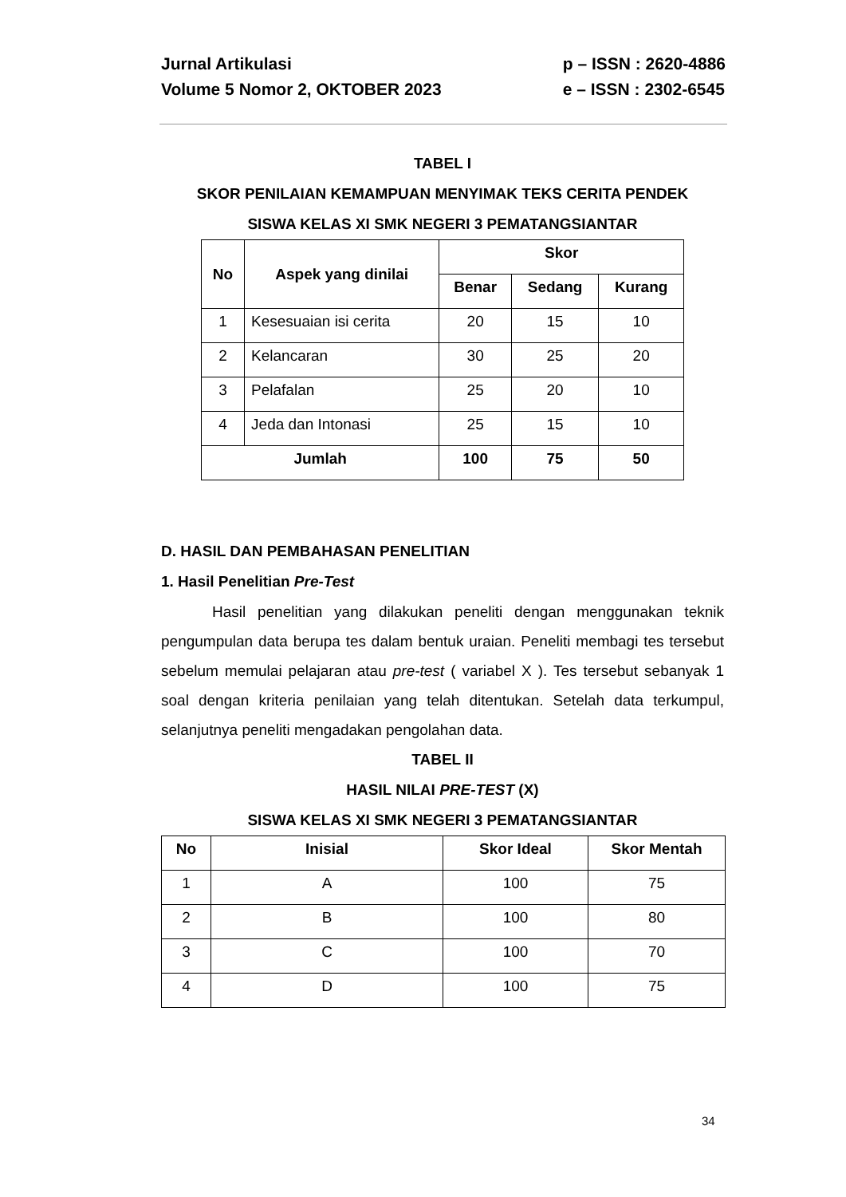Jurnal Artikulasi
Volume 5 Nomor 2, OKTOBER 2023
p – ISSN : 2620-4886
e – ISSN : 2302-6545
TABEL I
SKOR PENILAIAN KEMAMPUAN MENYIMAK TEKS CERITA PENDEK
SISWA KELAS XI SMK NEGERI 3 PEMATANGSIANTAR
| No | Aspek yang dinilai | Skor | | |
| --- | --- | --- | --- | --- |
| | | Benar | Sedang | Kurang |
| 1 | Kesesuaian isi cerita | 20 | 15 | 10 |
| 2 | Kelancaran | 30 | 25 | 20 |
| 3 | Pelafalan | 25 | 20 | 10 |
| 4 | Jeda dan Intonasi | 25 | 15 | 10 |
| Jumlah | | 100 | 75 | 50 |
D. HASIL DAN PEMBAHASAN PENELITIAN
1. Hasil Penelitian Pre-Test
Hasil penelitian yang dilakukan peneliti dengan menggunakan teknik pengumpulan data berupa tes dalam bentuk uraian. Peneliti membagi tes tersebut sebelum memulai pelajaran atau pre-test ( variabel X ). Tes tersebut sebanyak 1 soal dengan kriteria penilaian yang telah ditentukan. Setelah data terkumpul, selanjutnya peneliti mengadakan pengolahan data.
TABEL II
HASIL NILAI PRE-TEST (X)
SISWA KELAS XI SMK NEGERI 3 PEMATANGSIANTAR
| No | Inisial | Skor Ideal | Skor Mentah |
| --- | --- | --- | --- |
| 1 | A | 100 | 75 |
| 2 | B | 100 | 80 |
| 3 | C | 100 | 70 |
| 4 | D | 100 | 75 |
34